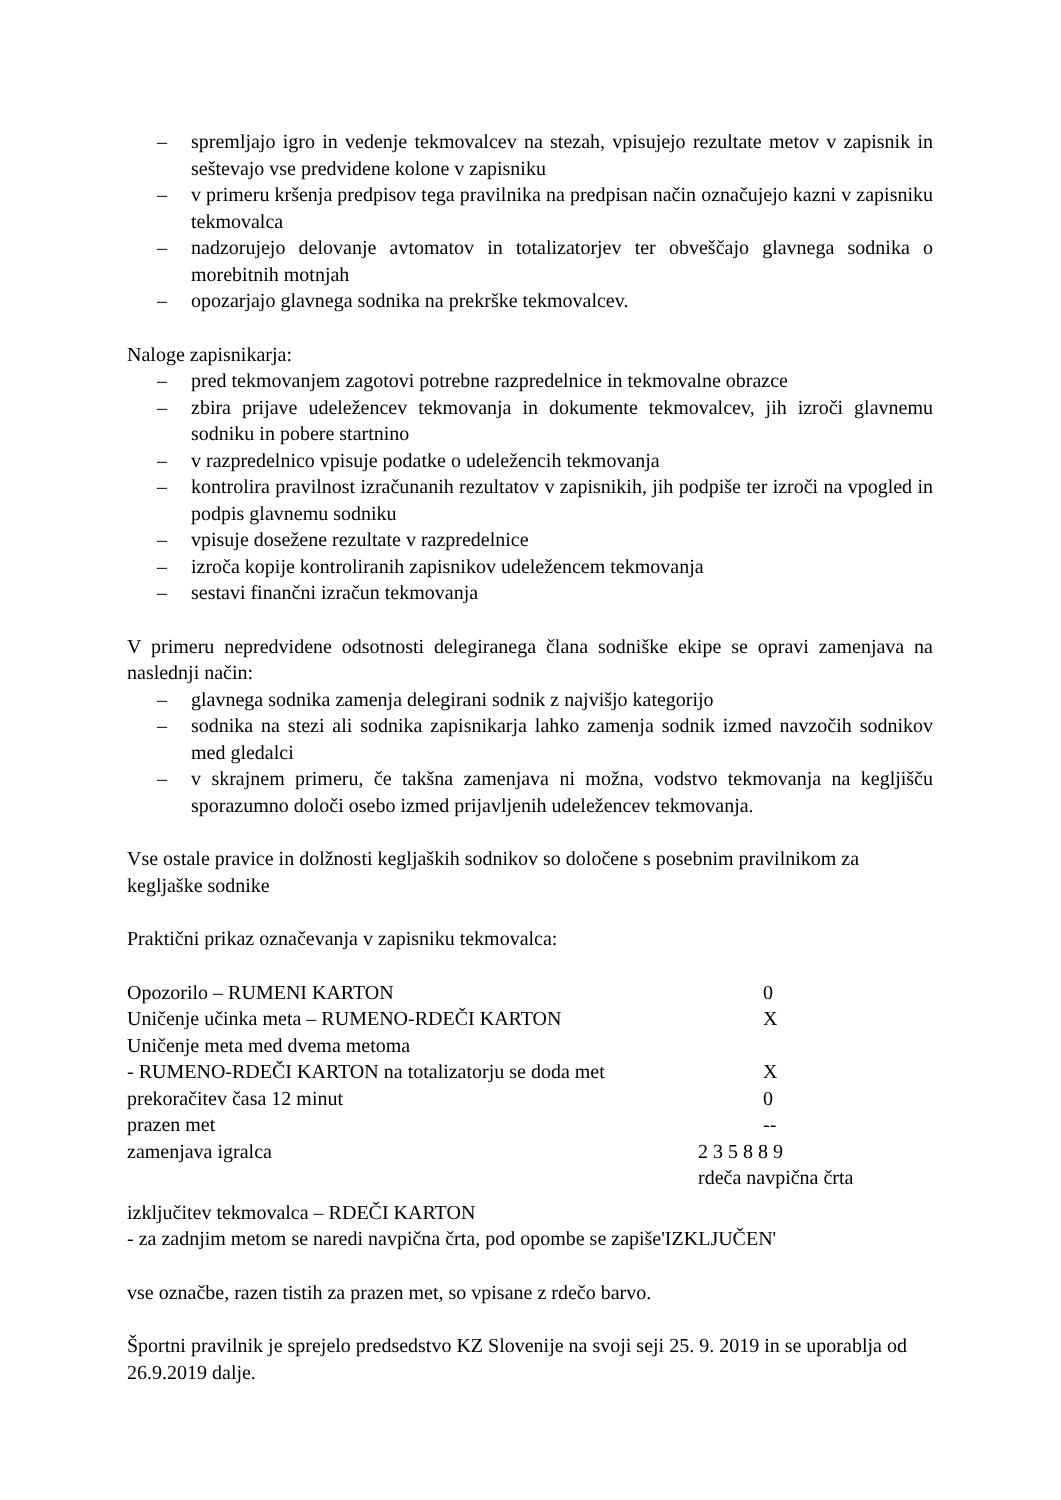– spremljajo igro in vedenje tekmovalcev na stezah, vpisujejo rezultate metov v zapisnik in seštevajo vse predvidene kolone v zapisniku
– v primeru kršenja predpisov tega pravilnika na predpisan način označujejo kazni v zapisniku tekmovalca
– nadzorujejo delovanje avtomatov in totalizatorjev ter obveščajo glavnega sodnika o morebitnih motnjah
– opozarjajo glavnega sodnika na prekrške tekmovalcev.
Naloge zapisnikarja:
– pred tekmovanjem zagotovi potrebne razpredelnice in tekmovalne obrazce
– zbira prijave udeležencev tekmovanja in dokumente tekmovalcev, jih izroči glavnemu sodniku in pobere startnino
– v razpredelnico vpisuje podatke o udeležencih tekmovanja
– kontrolira pravilnost izračunanih rezultatov v zapisnikih, jih podpiše ter izroči na vpogled in podpis glavnemu sodniku
– vpisuje dosežene rezultate v razpredelnice
– izroča kopije kontroliranih zapisnikov udeležencem tekmovanja
– sestavi finančni izračun tekmovanja
V primeru nepredvidene odsotnosti delegiranega člana sodniške ekipe se opravi zamenjava na naslednji način:
– glavnega sodnika zamenja delegirani sodnik z najvišjo kategorijo
– sodnika na stezi ali sodnika zapisnikarja lahko zamenja sodnik izmed navzočih sodnikov med gledalci
– v skrajnem primeru, če takšna zamenjava ni možna, vodstvo tekmovanja na kegljišču sporazumno določi osebo izmed prijavljenih udeležencev tekmovanja.
Vse ostale pravice in dolžnosti kegljaških sodnikov so določene s posebnim pravilnikom za kegljaške sodnike
Praktični prikaz označevanja v zapisniku tekmovalca:
Opozorilo – RUMENI KARTON 0
Uničenje učinka meta – RUMENO-RDEČI KARTON X
Uničenje meta med dvema metoma
- RUMENO-RDEČI KARTON na totalizatorju se doda met X
prekoračitev časa 12 minut 0
prazen met --
zamenjava igralca 2 3 5 8 8 9
rdeča navpična črta
izključitev tekmovalca – RDEČI KARTON
- za zadnjim metom se naredi navpična črta, pod opombe se zapiše'IZKLJUČEN'
vse označbe, razen tistih za prazen met, so vpisane z rdečo barvo.
Športni pravilnik je sprejelo predsedstvo KZ Slovenije na svoji seji 25. 9. 2019 in se uporablja od 26.9.2019 dalje.